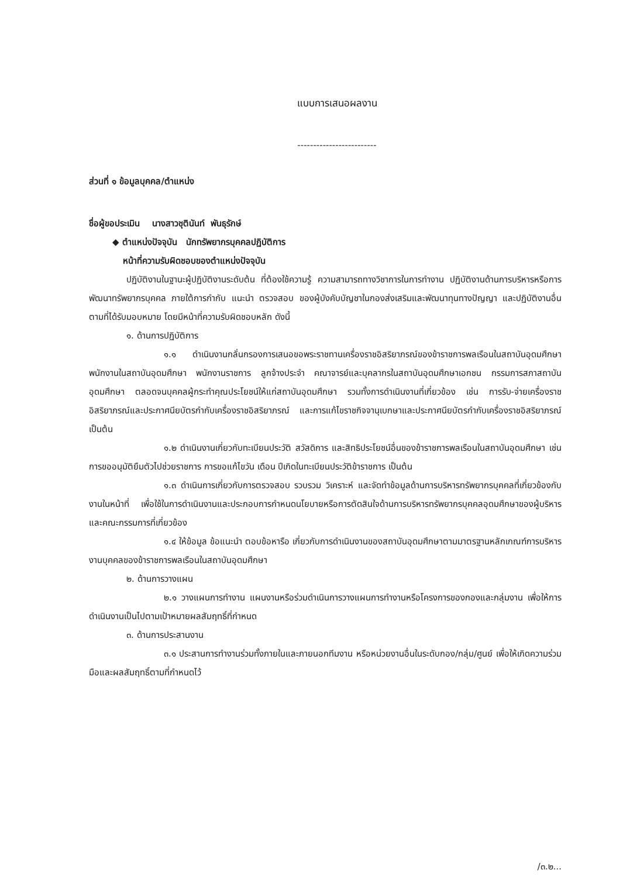แบบการเสนอผลงาน
-------------------------
ส่วนที่ ๑ ข้อมูลบุคคล/ตำแหน่ง
ชื่อผู้ขอประเมิน นางสาวชุตินันท์ พันธุรักษ์
◆ ตำแหน่งปัจจุบัน นักทรัพยากรบุคคลปฏิบัติการ
หน้าที่ความรับผิดชอบของตำแหน่งปัจจุบัน
ปฏิบัติงานในฐานะผู้ปฏิบัติงานระดับต้น ที่ต้องใช้ความรู้ ความสามารถทางวิชาการในการทำงาน ปฏิบัติงานด้านการบริหารหรือการพัฒนาทรัพยากรบุคคล ภายใต้การกำกับ แนะนำ ตรวจสอบ ของผู้บังคับบัญชาในกองส่งเสริมและพัฒนาทุนทางปัญญา และปฏิบัติงานอื่นตามที่ได้รับมอบหมาย โดยมีหน้าที่ความรับผิดชอบหลัก ดังนี้
๑. ด้านการปฏิบัติการ
๑.๑ ดำเนินงานกลั่นกรองการเสนอขอพระราชทานเครื่องราชอิสริยาภรณ์ของข้าราชการพลเรือนในสถาบันอุดมศึกษา พนักงานในสถาบันอุดมศึกษา พนักงานราชการ ลูกจ้างประจำ คณาจารย์และบุคลากรในสถาบันอุดมศึกษาเอกชน กรรมการสภาสถาบันอุดมศึกษา ตลอดจนบุคคลผู้กระทำคุณประโยชน์ให้แก่สถาบันอุดมศึกษา รวมทั้งการดำเนินงานที่เกี่ยวข้อง เช่น การรับ-จ่ายเครื่องราชอิสริยาภรณ์และประกาศนียบัตรกำกับเครื่องราชอิสริยาภรณ์ และการแก้ไขราชกิจจานุเบกษาและประกาศนียบัตรกำกับเครื่องราชอิสริยาภรณ์ เป็นต้น
๑.๒ ดำเนินงานเกี่ยวกับทะเบียนประวัติ สวัสดิการ และสิทธิประโยชน์อื่นของข้าราชการพลเรือนในสถาบันอุดมศึกษา เช่น การขออนุมัติยืมตัวไปช่วยราชการ การขอแก้ไขวัน เดือน ปีเกิดในทะเบียนประวัติข้าราชการ เป็นต้น
๑.๓ ดำเนินการเกี่ยวกับการตรวจสอบ รวบรวม วิเคราะห์ และจัดทำข้อมูลด้านการบริหารทรัพยากรบุคคลที่เกี่ยวข้องกับงานในหน้าที่ เพื่อใช้ในการดำเนินงานและประกอบการกำหนดนโยบายหรือการตัดสินใจด้านการบริหารทรัพยากรบุคคลอุดมศึกษาของผู้บริหารและคณะกรรมการที่เกี่ยวข้อง
๑.๔ ให้ข้อมูล ข้อแนะนำ ตอบข้อหารือ เกี่ยวกับการดำเนินงานของสถาบันอุดมศึกษาตามมาตรฐานหลักเกณฑ์การบริหารงานบุคคลของข้าราชการพลเรือนในสถาบันอุดมศึกษา
๒. ด้านการวางแผน
๒.๑ วางแผนการทำงาน แผนงานหรือร่วมดำเนินการวางแผนการทำงานหรือโครงการของกองและกลุ่มงาน เพื่อให้การดำเนินงานเป็นไปตามเป้าหมายผลสัมฤทธิ์ที่กำหนด
๓. ด้านการประสานงาน
๓.๑ ประสานการทำงานร่วมทั้งภายในและภายนอกทีมงาน หรือหน่วยงานอื่นในระดับกอง/กลุ่ม/ศูนย์ เพื่อให้เกิดความร่วมมือและผลสัมฤทธิ์ตามที่กำหนดไว้
/๓.๒...